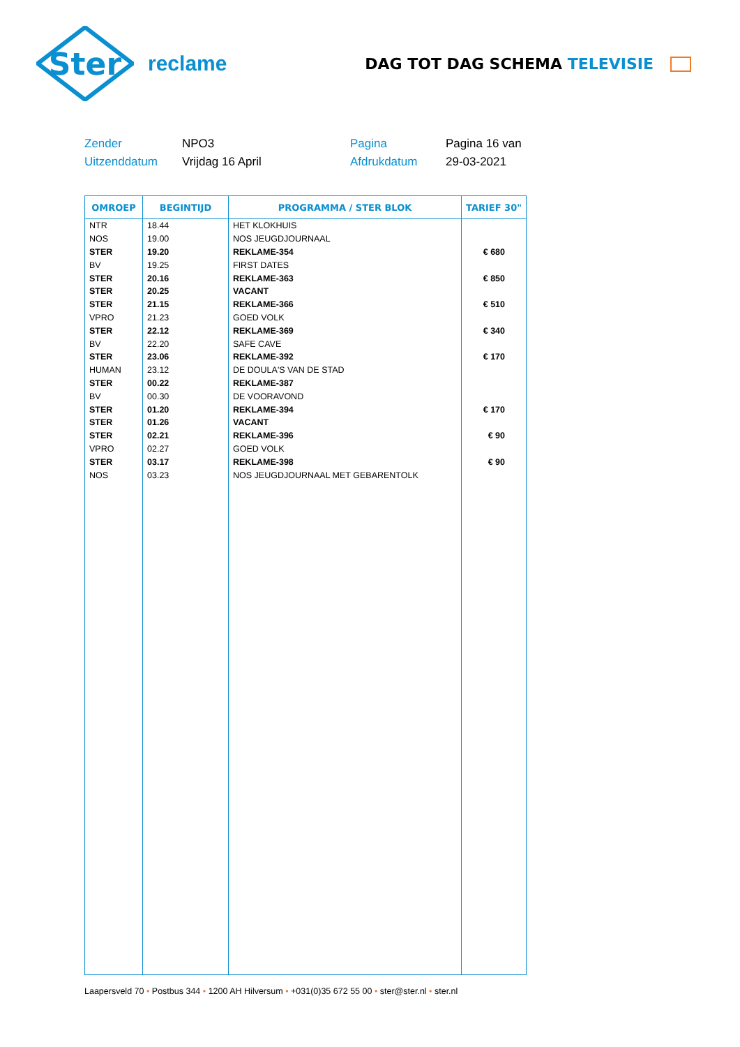Ster
reclame
DAG TOT DAG SCHEMA TELEVISIE
Zender
NPO3
Pagina
Pagina 16 van
Uitzenddatum
Vrijdag 16 April
Afdrukdatum
29-03-2021
| OMROEP | BEGINTIJD | PROGRAMMA / STER BLOK | TARIEF 30" |
| --- | --- | --- | --- |
| NTR | 18.44 | HET KLOKHUIS | |
| NOS | 19.00 | NOS JEUGDJOURNAAL | |
| STER | 19.20 | REKLAME-354 | € 680 |
| BV | 19.25 | FIRST DATES | |
| STER | 20.16 | REKLAME-363 | € 850 |
| STER | 20.25 | VACANT | |
| STER | 21.15 | REKLAME-366 | € 510 |
| VPRO | 21.23 | GOED VOLK | |
| STER | 22.12 | REKLAME-369 | € 340 |
| BV | 22.20 | SAFE CAVE | |
| STER | 23.06 | REKLAME-392 | € 170 |
| HUMAN | 23.12 | DE DOULA'S VAN DE STAD | |
| STER | 00.22 | REKLAME-387 | |
| BV | 00.30 | DE VOORAVOND | |
| STER | 01.20 | REKLAME-394 | € 170 |
| STER | 01.26 | VACANT | |
| STER | 02.21 | REKLAME-396 | € 90 |
| VPRO | 02.27 | GOED VOLK | |
| STER | 03.17 | REKLAME-398 | € 90 |
| NOS | 03.23 | NOS JEUGDJOURNAAL MET GEBARENTOLK | |
Laapersveld 70 • Postbus 344 • 1200 AH Hilversum • +031(0)35 672 55 00 • ster@ster.nl • ster.nl